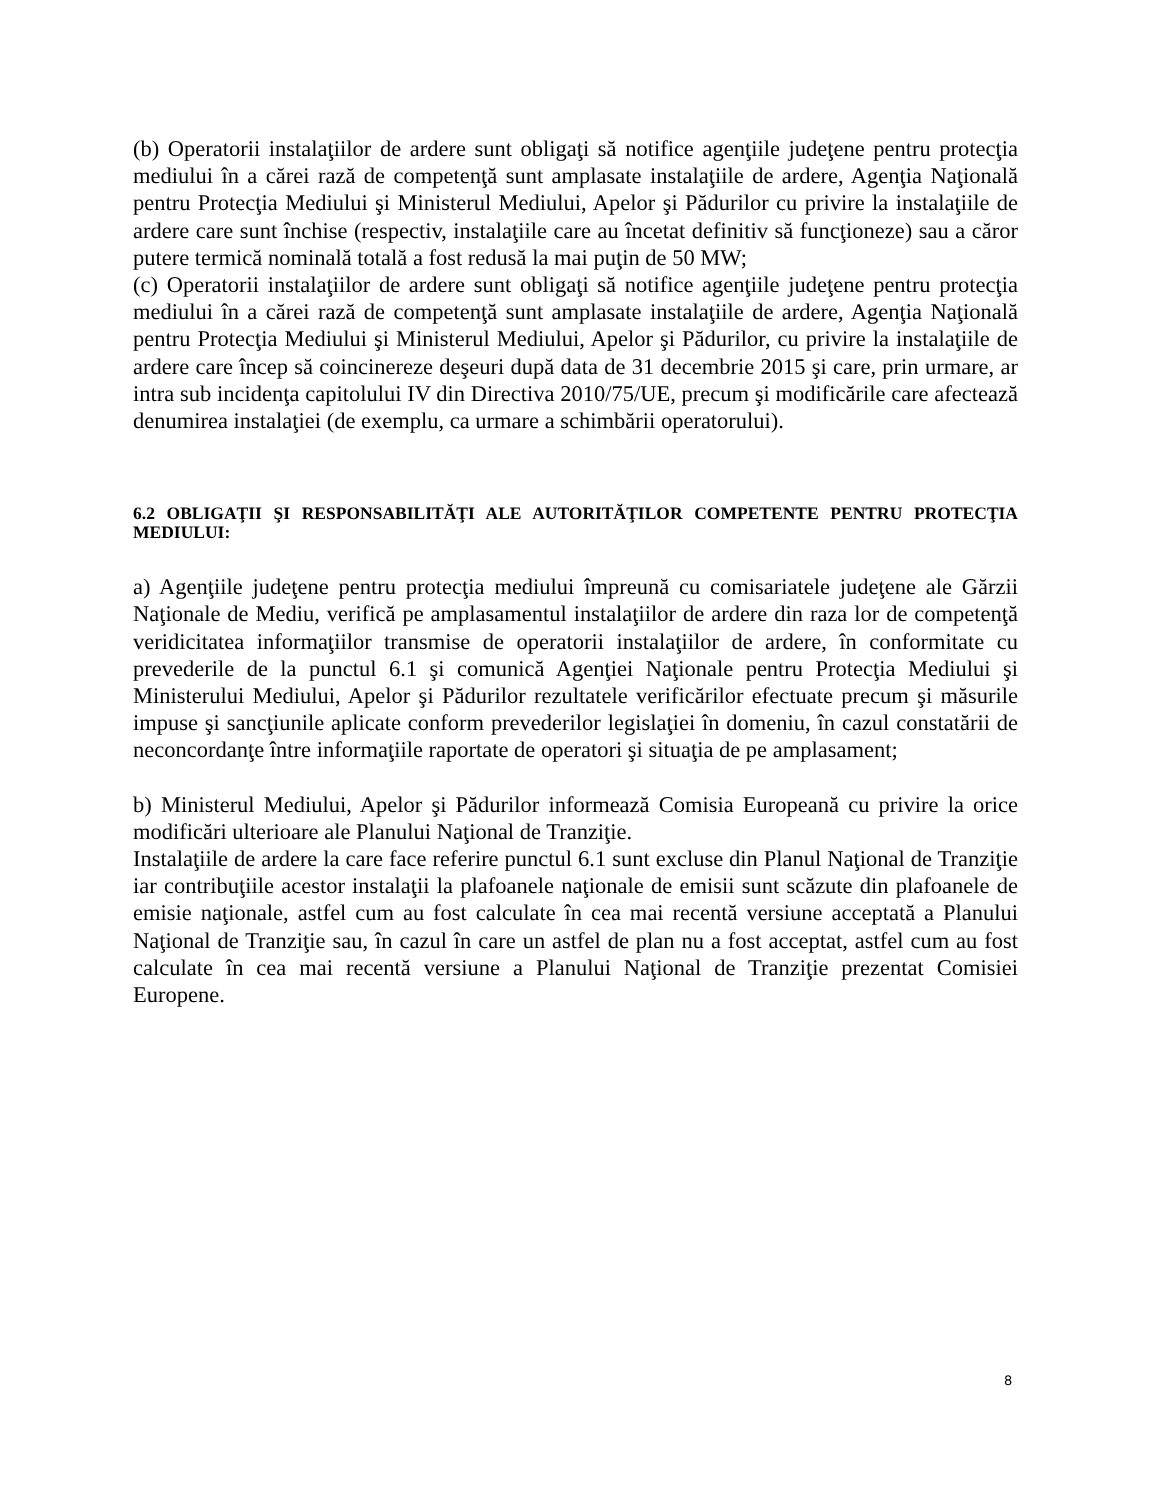(b) Operatorii instalaţiilor de ardere sunt obligaţi să notifice agenţiile judeţene pentru protecţia mediului în a cărei rază de competenţă sunt amplasate instalaţiile de ardere, Agenţia Naţională pentru Protecţia Mediului şi Ministerul Mediului, Apelor şi Pădurilor cu privire la instalaţiile de ardere care sunt închise (respectiv, instalaţiile care au încetat definitiv să funcţioneze) sau a căror putere termică nominală totală a fost redusă la mai puţin de 50 MW;
(c) Operatorii instalaţiilor de ardere sunt obligaţi să notifice agenţiile judeţene pentru protecţia mediului în a cărei rază de competenţă sunt amplasate instalaţiile de ardere, Agenţia Naţională pentru Protecţia Mediului şi Ministerul Mediului, Apelor şi Pădurilor, cu privire la instalaţiile de ardere care încep să coincinereze deşeuri după data de 31 decembrie 2015 şi care, prin urmare, ar intra sub incidenţa capitolului IV din Directiva 2010/75/UE, precum şi modificările care afectează denumirea instalaţiei (de exemplu, ca urmare a schimbării operatorului).
6.2 OBLIGAŢII ŞI RESPONSABILITĂŢI ALE AUTORITĂŢILOR COMPETENTE PENTRU PROTECŢIA MEDIULUI:
a) Agenţiile judeţene pentru protecţia mediului împreună cu comisariatele judeţene ale Gărzii Naţionale de Mediu, verifică pe amplasamentul instalaţiilor de ardere din raza lor de competenţă veridicitatea informaţiilor transmise de operatorii instalaţiilor de ardere, în conformitate cu prevederile de la punctul 6.1 şi comunică Agenţiei Naţionale pentru Protecţia Mediului şi Ministerului Mediului, Apelor şi Pădurilor rezultatele verificărilor efectuate precum şi măsurile impuse şi sancţiunile aplicate conform prevederilor legislaţiei în domeniu, în cazul constatării de neconcordanţe între informaţiile raportate de operatori şi situaţia de pe amplasament;
b) Ministerul Mediului, Apelor şi Pădurilor informează Comisia Europeană cu privire la orice modificări ulterioare ale Planului Naţional de Tranziţie.
Instalaţiile de ardere la care face referire punctul 6.1 sunt excluse din Planul Naţional de Tranziţie iar contribuţiile acestor instalaţii la plafoanele naţionale de emisii sunt scăzute din plafoanele de emisie naţionale, astfel cum au fost calculate în cea mai recentă versiune acceptată a Planului Naţional de Tranziţie sau, în cazul în care un astfel de plan nu a fost acceptat, astfel cum au fost calculate în cea mai recentă versiune a Planului Naţional de Tranziţie prezentat Comisiei Europene.
8